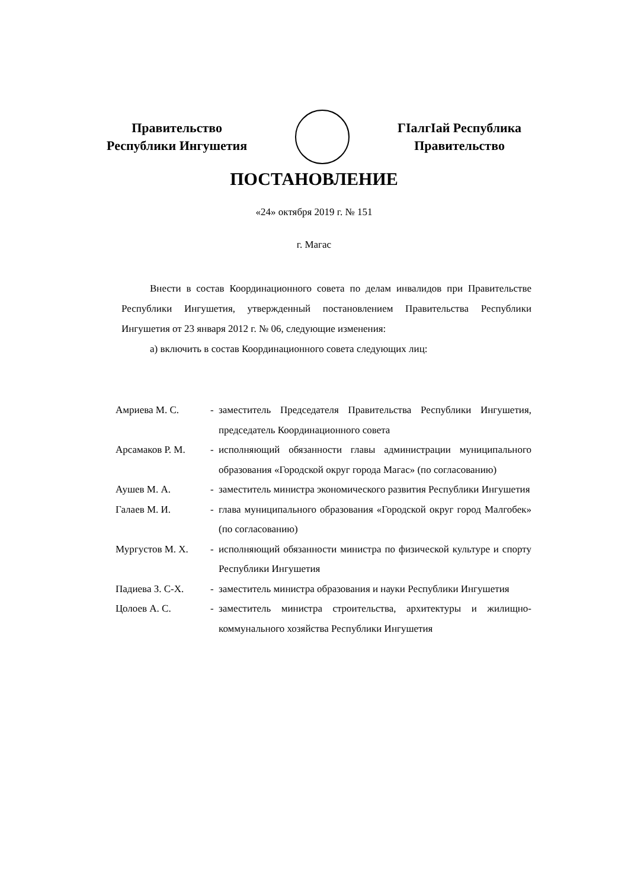Правительство
Республики Ингушетия
ГIалгIай Республика
Правительство
ПОСТАНОВЛЕНИЕ
«24» октября 2019 г. № 151
г. Магас
Внести в состав Координационного совета по делам инвалидов при Правительстве Республики Ингушетия, утвержденный постановлением Правительства Республики Ингушетия от 23 января 2012 г. № 06, следующие изменения:
а) включить в состав Координационного совета следующих лиц:
| Амриева М. С. | - | заместитель Председателя Правительства Республики Ингушетия, председатель Координационного совета |
| Арсамаков Р. М. | - | исполняющий обязанности главы администрации муниципального образования «Городской округ города Магас» (по согласованию) |
| Аушев М. А. | - | заместитель министра экономического развития Республики Ингушетия |
| Галаев М. И. | - | глава муниципального образования «Городской округ город Малгобек» (по согласованию) |
| Мургустов М. Х. | - | исполняющий обязанности министра по физической культуре и спорту Республики Ингушетия |
| Падиева З. С-Х. | - | заместитель министра образования и науки Республики Ингушетия |
| Цолоев А. С. | - | заместитель министра строительства, архитектуры и жилищно-коммунального хозяйства Республики Ингушетия |